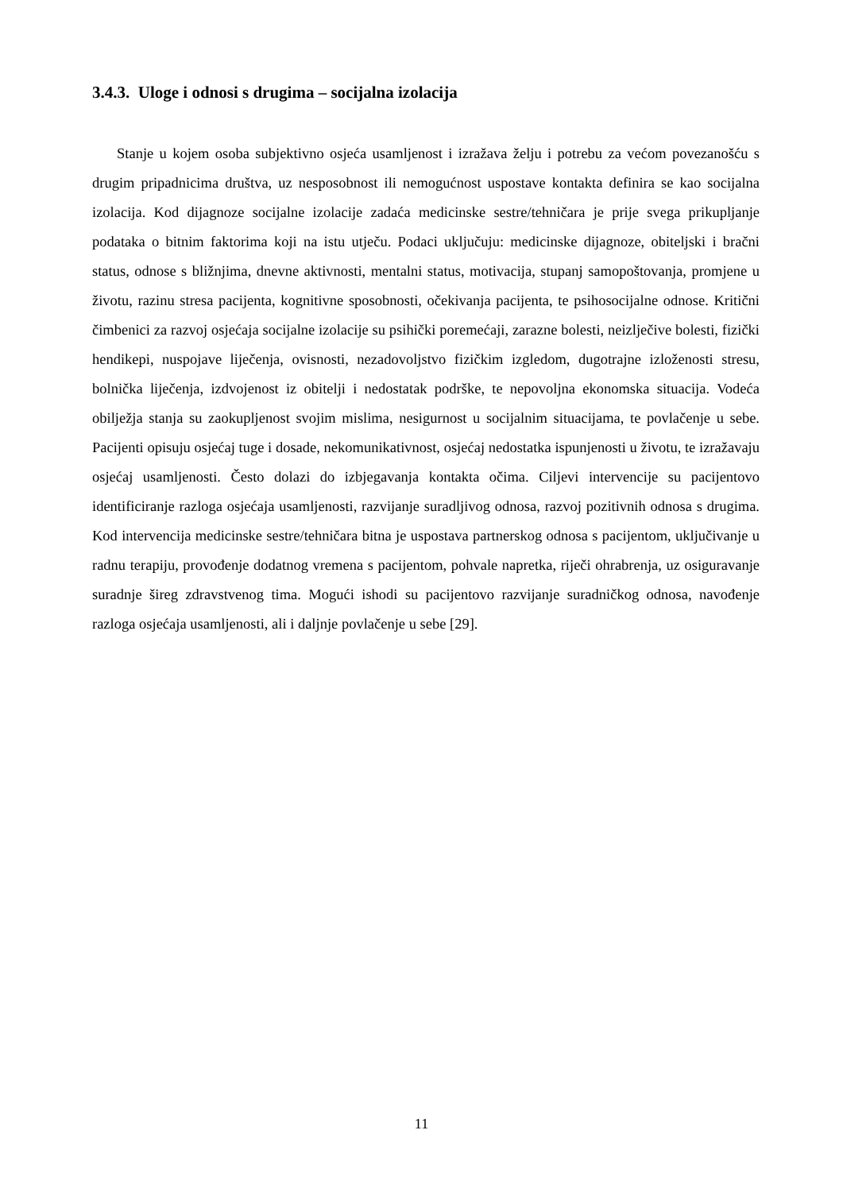3.4.3. Uloge i odnosi s drugima – socijalna izolacija
Stanje u kojem osoba subjektivno osjeća usamljenost i izražava želju i potrebu za većom povezanošću s drugim pripadnicima društva, uz nesposobnost ili nemogućnost uspostave kontakta definira se kao socijalna izolacija. Kod dijagnoze socijalne izolacije zadaća medicinske sestre/tehničara je prije svega prikupljanje podataka o bitnim faktorima koji na istu utječu. Podaci uključuju: medicinske dijagnoze, obiteljski i bračni status, odnose s bližnjima, dnevne aktivnosti, mentalni status, motivacija, stupanj samopoštovanja, promjene u životu, razinu stresa pacijenta, kognitivne sposobnosti, očekivanja pacijenta, te psihosocijalne odnose. Kritični čimbenici za razvoj osjećaja socijalne izolacije su psihički poremećaji, zarazne bolesti, neizlječive bolesti, fizički hendikepi, nuspojave liječenja, ovisnosti, nezadovoljstvo fizičkim izgledom, dugotrajne izloženosti stresu, bolnička liječenja, izdvojenost iz obitelji i nedostatak podrške, te nepovoljna ekonomska situacija. Vodeća obilježja stanja su zaokupljenost svojim mislima, nesigurnost u socijalnim situacijama, te povlačenje u sebe. Pacijenti opisuju osjećaj tuge i dosade, nekomunikativnost, osjećaj nedostatka ispunjenosti u životu, te izražavaju osjećaj usamljenosti. Često dolazi do izbjegavanja kontakta očima. Ciljevi intervencije su pacijentovo identificiranje razloga osjećaja usamljenosti, razvijanje suradljivog odnosa, razvoj pozitivnih odnosa s drugima. Kod intervencija medicinske sestre/tehničara bitna je uspostava partnerskog odnosa s pacijentom, uključivanje u radnu terapiju, provođenje dodatnog vremena s pacijentom, pohvale napretka, riječi ohrabrenja, uz osiguravanje suradnje šireg zdravstvenog tima. Mogući ishodi su pacijentovo razvijanje suradničkog odnosa, navođenje razloga osjećaja usamljenosti, ali i daljnje povlačenje u sebe [29].
11